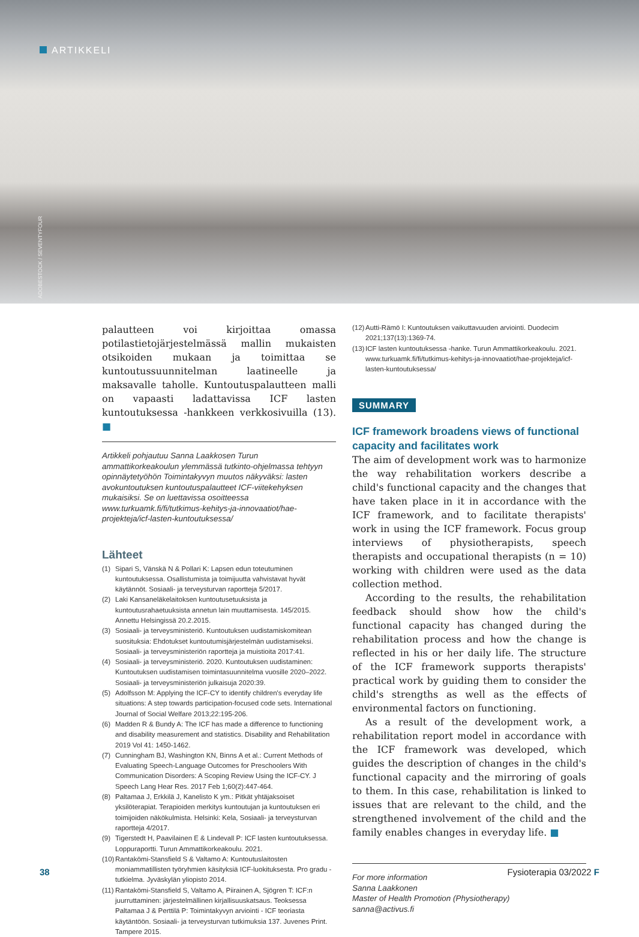ARTIKKELI
ADOBESTOCK / SEVENTYFOUR
palautteen voi kirjoittaa omassa potilastietojärjestelmässä mallin mukaisten otsikoiden mukaan ja toimittaa se kuntoutussuunnitelman laatineelle ja maksavalle taholle. Kuntoutuspalautteen malli on vapaasti ladattavissa ICF lasten kuntoutuksessa -hankkeen verkkosivuilla (13). ■
Artikkeli pohjautuu Sanna Laakkosen Turun ammattikorkeakoulun ylemmässä tutkinto-ohjelmassa tehtyyn opinnäytetyöhön Toimintakyvyn muutos näkyväksi: lasten avokuntoutuksen kuntoutuspalautteet ICF-viitekehyksen mukaisiksi. Se on luettavissa osoitteessa www.turkuamk.fi/fi/tutkimus-kehitys-ja-innovaatiot/hae-projekteja/icf-lasten-kuntoutuksessa/
Lähteet
(1) Sipari S, Vänskä N & Pollari K: Lapsen edun toteutuminen kuntoutuksessa. Osallistumista ja toimijuutta vahvistavat hyvät käytännöt. Sosiaali- ja terveysturvan raportteja 5/2017.
(2) Laki Kansaneläkelaitoksen kuntoutusetuuksista ja kuntoutusrahaetuuksista annetun lain muuttamisesta. 145/2015. Annettu Helsingissä 20.2.2015.
(3) Sosiaali- ja terveysministeriö. Kuntoutuksen uudistamiskomitean suosituksia: Ehdotukset kuntoutumisjärjestelmän uudistamiseksi. Sosiaali- ja terveysministeriön raportteja ja muistioita 2017:41.
(4) Sosiaali- ja terveysministeriö. 2020. Kuntoutuksen uudistaminen: Kuntoutuksen uudistamisen toimintasuunnitelma vuosille 2020–2022. Sosiaali- ja terveysministeriön julkaisuja 2020:39.
(5) Adolfsson M: Applying the ICF-CY to identify children's everyday life situations: A step towards participation-focused code sets. International Journal of Social Welfare 2013;22:195-206.
(6) Madden R & Bundy A: The ICF has made a difference to functioning and disability measurement and statistics. Disability and Rehabilitation 2019 Vol 41: 1450-1462.
(7) Cunningham BJ, Washington KN, Binns A et al.: Current Methods of Evaluating Speech-Language Outcomes for Preschoolers With Communication Disorders: A Scoping Review Using the ICF-CY. J Speech Lang Hear Res. 2017 Feb 1;60(2):447-464.
(8) Paltamaa J, Erkkilä J, Kanelisto K ym.: Pitkät yhtäjaksoiset yksilöterapiat. Terapioiden merkitys kuntoutujan ja kuntoutuksen eri toimijoiden näkökulmista. Helsinki: Kela, Sosiaali- ja terveysturvan raportteja 4/2017.
(9) Tigerstedt H, Paavilainen E & Lindevall P: ICF lasten kuntoutuksessa. Loppuraportti. Turun Ammattikorkeakoulu. 2021.
(10) Rantakömi-Stansfield S & Valtamo A: Kuntoutuslaitosten moniammatillisten työryhmien käsityksiä ICF-luokituksesta. Pro gradu -tutkielma. Jyväskylän yliopisto 2014.
(11) Rantakömi-Stansfield S, Valtamo A, Piirainen A, Sjögren T: ICF:n juurruttaminen: järjestelmällinen kirjallisuuskatsaus. Teoksessa Paltamaa J & Perttilä P: Toimintakyvyn arviointi - ICF teoriasta käytäntöön. Sosiaali- ja terveysturvan tutkimuksia 137. Juvenes Print. Tampere 2015.
(12) Autti-Rämö I: Kuntoutuksen vaikuttavuuden arviointi. Duodecim 2021;137(13):1369-74.
(13) ICF lasten kuntoutuksessa -hanke. Turun Ammattikorkeakoulu. 2021. www.turkuamk.fi/fi/tutkimus-kehitys-ja-innovaatiot/hae-projekteja/icf-lasten-kuntoutuksessa/
SUMMARY
ICF framework broadens views of functional capacity and facilitates work
The aim of development work was to harmonize the way rehabilitation workers describe a child's functional capacity and the changes that have taken place in it in accordance with the ICF framework, and to facilitate therapists' work in using the ICF framework. Focus group interviews of physiotherapists, speech therapists and occupational therapists (n = 10) working with children were used as the data collection method.
According to the results, the rehabilitation feedback should show how the child's functional capacity has changed during the rehabilitation process and how the change is reflected in his or her daily life. The structure of the ICF framework supports therapists' practical work by guiding them to consider the child's strengths as well as the effects of environmental factors on functioning.
As a result of the development work, a rehabilitation report model in accordance with the ICF framework was developed, which guides the description of changes in the child's functional capacity and the mirroring of goals to them. In this case, rehabilitation is linked to issues that are relevant to the child, and the strengthened involvement of the child and the family enables changes in everyday life. ■
For more information
Sanna Laakkonen
Master of Health Promotion (Physiotherapy)
sanna@activus.fi
38 Fysioterapia 03/2022 F